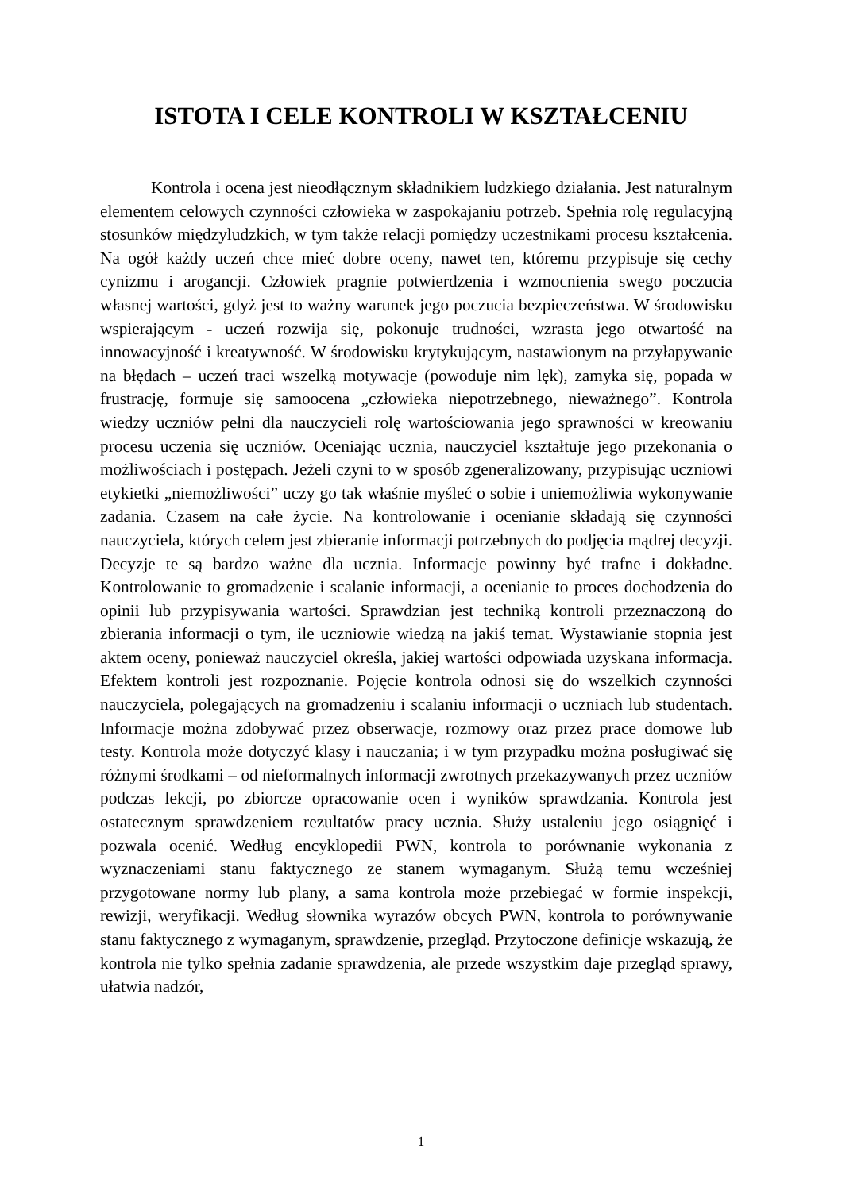ISTOTA I CELE KONTROLI W KSZTAŁCENIU
Kontrola i ocena jest nieodłącznym składnikiem ludzkiego działania. Jest naturalnym elementem celowych czynności człowieka w zaspokajaniu potrzeb. Spełnia rolę regulacyjną stosunków międzyludzkich, w tym także relacji pomiędzy uczestnikami procesu kształcenia. Na ogół każdy uczeń chce mieć dobre oceny, nawet ten, któremu przypisuje się cechy cynizmu i arogancji. Człowiek pragnie potwierdzenia i wzmocnienia swego poczucia własnej wartości, gdyż jest to ważny warunek jego poczucia bezpieczeństwa. W środowisku wspierającym - uczeń rozwija się, pokonuje trudności, wzrasta jego otwartość na innowacyjność i kreatywność. W środowisku krytykującym, nastawionym na przyłapywanie na błędach – uczeń traci wszelką motywacje (powoduje nim lęk), zamyka się, popada w frustrację, formuje się samoocena „człowieka niepotrzebnego, nieważnego”. Kontrola wiedzy uczniów pełni dla nauczycieli rolę wartościowania jego sprawności w kreowaniu procesu uczenia się uczniów. Oceniając ucznia, nauczyciel kształtuje jego przekonania o możliwościach i postępach. Jeżeli czyni to w sposób zgeneralizowany, przypisując uczniowi etykietki „niemożliwości” uczy go tak właśnie myśleć o sobie i uniemożliwia wykonywanie zadania. Czasem na całe życie. Na kontrolowanie i ocenianie składają się czynności nauczyciela, których celem jest zbieranie informacji potrzebnych do podjęcia mądrej decyzji. Decyzje te są bardzo ważne dla ucznia. Informacje powinny być trafne i dokładne. Kontrolowanie to gromadzenie i scalanie informacji, a ocenianie to proces dochodzenia do opinii lub przypisywania wartości. Sprawdzian jest techniką kontroli przeznaczoną do zbierania informacji o tym, ile uczniowie wiedzą na jakiś temat. Wystawianie stopnia jest aktem oceny, ponieważ nauczyciel określa, jakiej wartości odpowiada uzyskana informacja. Efektem kontroli jest rozpoznanie. Pojęcie kontrola odnosi się do wszelkich czynności nauczyciela, polegających na gromadzeniu i scalaniu informacji o uczniach lub studentach. Informacje można zdobywać przez obserwacje, rozmowy oraz przez prace domowe lub testy. Kontrola może dotyczyć klasy i nauczania; i w tym przypadku można posługiwać się różnymi środkami – od nieformalnych informacji zwrotnych przekazywanych przez uczniów podczas lekcji, po zbiorcze opracowanie ocen i wyników sprawdzania. Kontrola jest ostatecznym sprawdzeniem rezultatów pracy ucznia. Służy ustaleniu jego osiągnięć i pozwala ocenić. Według encyklopedii PWN, kontrola to porównanie wykonania z wyznaczeniami stanu faktycznego ze stanem wymaganym. Służą temu wcześniej przygotowane normy lub plany, a sama kontrola może przebiegać w formie inspekcji, rewizji, weryfikacji. Według słownika wyrazów obcych PWN, kontrola to porównywanie stanu faktycznego z wymaganym, sprawdzenie, przegląd. Przytoczone definicje wskazują, że kontrola nie tylko spełnia zadanie sprawdzenia, ale przede wszystkim daje przegląd sprawy, ułatwia nadzór,
1